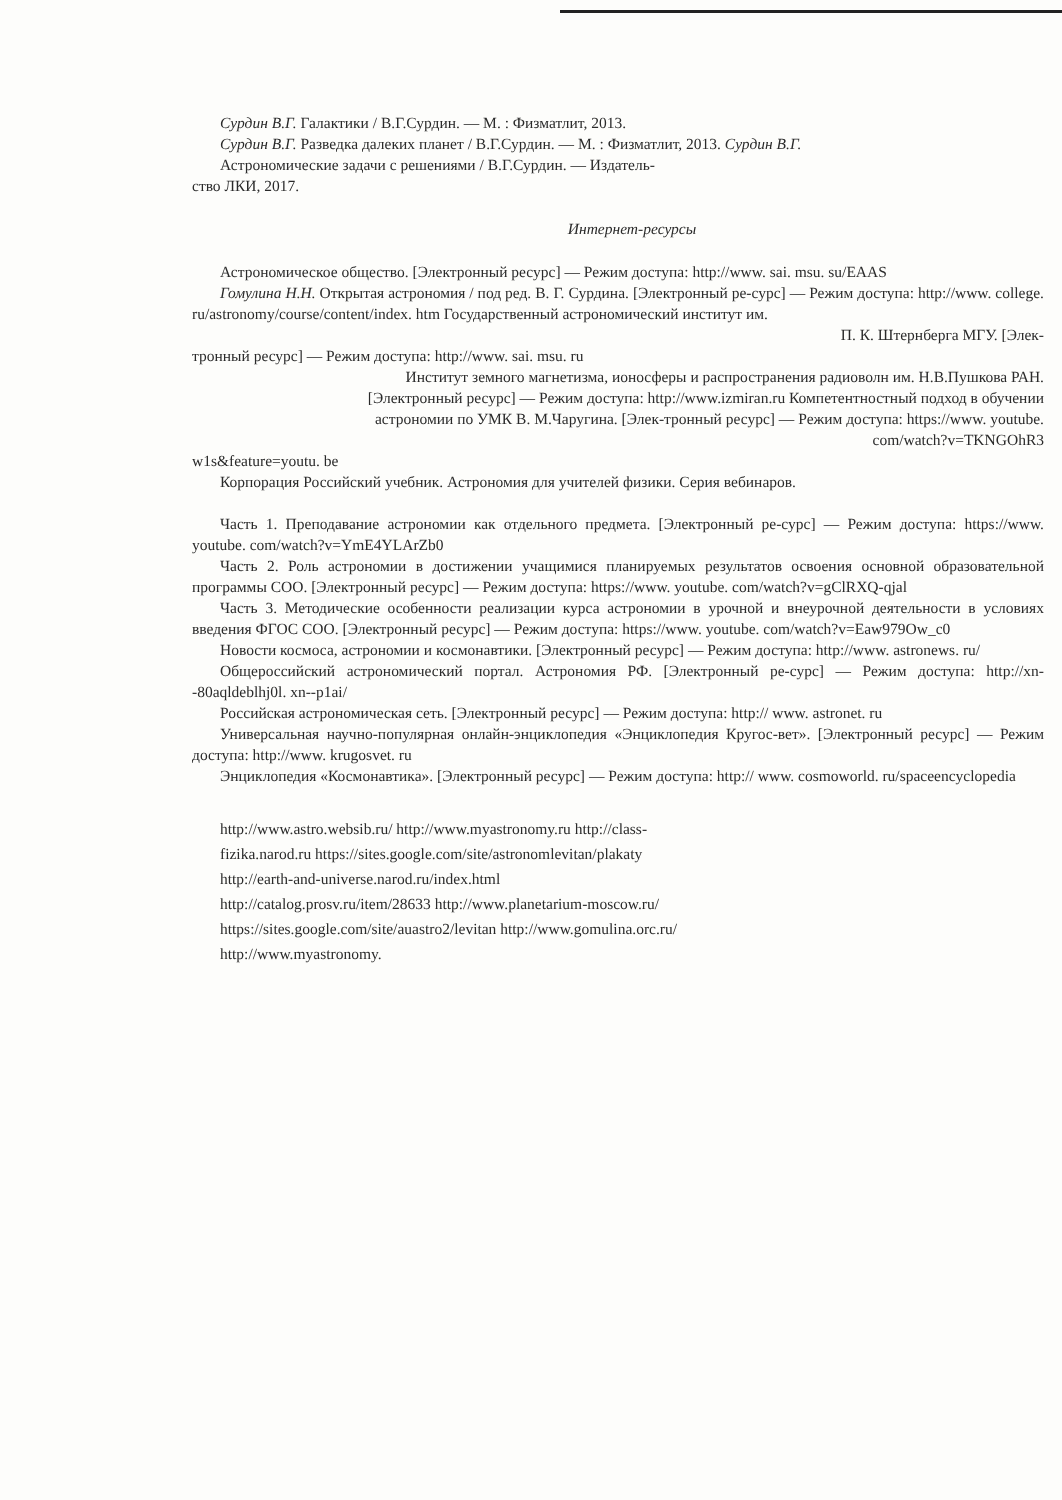Сурдин В.Г. Галактики / В.Г.Сурдин. — М. : Физматлит, 2013.
Сурдин В.Г. Разведка далеких планет / В.Г.Сурдин. — М. : Физматлит, 2013. Сурдин В.Г.
Астрономические задачи с решениями / В.Г.Сурдин. — Издатель-
ство ЛКИ, 2017.
Интернет-ресурсы
Астрономическое общество. [Электронный ресурс] — Режим доступа: http://www. sai. msu. su/EAAS
Гомулина Н.Н. Открытая астрономия / под ред. В. Г. Сурдина. [Электронный ре-сурс] — Режим доступа: http://www. college. ru/astronomy/course/content/index. htm Государственный астрономический институт им.
П. К. Штернберга МГУ. [Элек-
тронный ресурс] — Режим доступа: http://www. sai. msu. ru
Институт земного магнетизма, ионосферы и распространения радиоволн им. Н.В.Пушкова РАН.
[Электронный ресурс] — Режим доступа: http://www.izmiran.ru Компетентностный подход в обучении
астрономии по УМК В. М.Чаругина. [Элек-тронный ресурс] — Режим доступа: https://www. youtube.
com/watch?v=TKNGOhR3
w1s&feature=youtu. be
Корпорация Российский учебник. Астрономия для учителей физики. Серия вебинаров.
Часть 1. Преподавание астрономии как отдельного предмета. [Электронный ре-сурс] — Режим доступа: https://www. youtube. com/watch?v=YmE4YLArZb0
Часть 2. Роль астрономии в достижении учащимися планируемых результатов освоения основной образовательной программы СОО. [Электронный ресурс] — Режим доступа: https://www. youtube. com/watch?v=gClRXQ-qjal
Часть 3. Методические особенности реализации курса астрономии в урочной и внеурочной деятельности в условиях введения ФГОС СОО. [Электронный ресурс] — Режим доступа: https://www. youtube. com/watch?v=Eaw979Ow_c0
Новости космоса, астрономии и космонавтики. [Электронный ресурс] — Режим доступа: http://www. astronews. ru/
Общероссийский астрономический портал. Астрономия РФ. [Электронный ре-сурс] — Режим доступа: http://xn--80aqldeblhj0l. xn--p1ai/
Российская астрономическая сеть. [Электронный ресурс] — Режим доступа: http:// www. astronet. ru
Универсальная научно-популярная онлайн-энциклопедия «Энциклопедия Кругос-вет». [Электронный ресурс] — Режим доступа: http://www. krugosvet. ru
Энциклопедия «Космонавтика». [Электронный ресурс] — Режим доступа: http:// www. cosmoworld. ru/spaceencyclopedia
http://www.astro.websib.ru/ http://www.myastronomy.ru http://class-
fizika.narod.ru https://sites.google.com/site/astronomlevitan/plakaty
http://earth-and-universe.narod.ru/index.html
http://catalog.prosv.ru/item/28633 http://www.planetarium-moscow.ru/
https://sites.google.com/site/auastro2/levitan http://www.gomulina.orc.ru/
http://www.myastronomy.